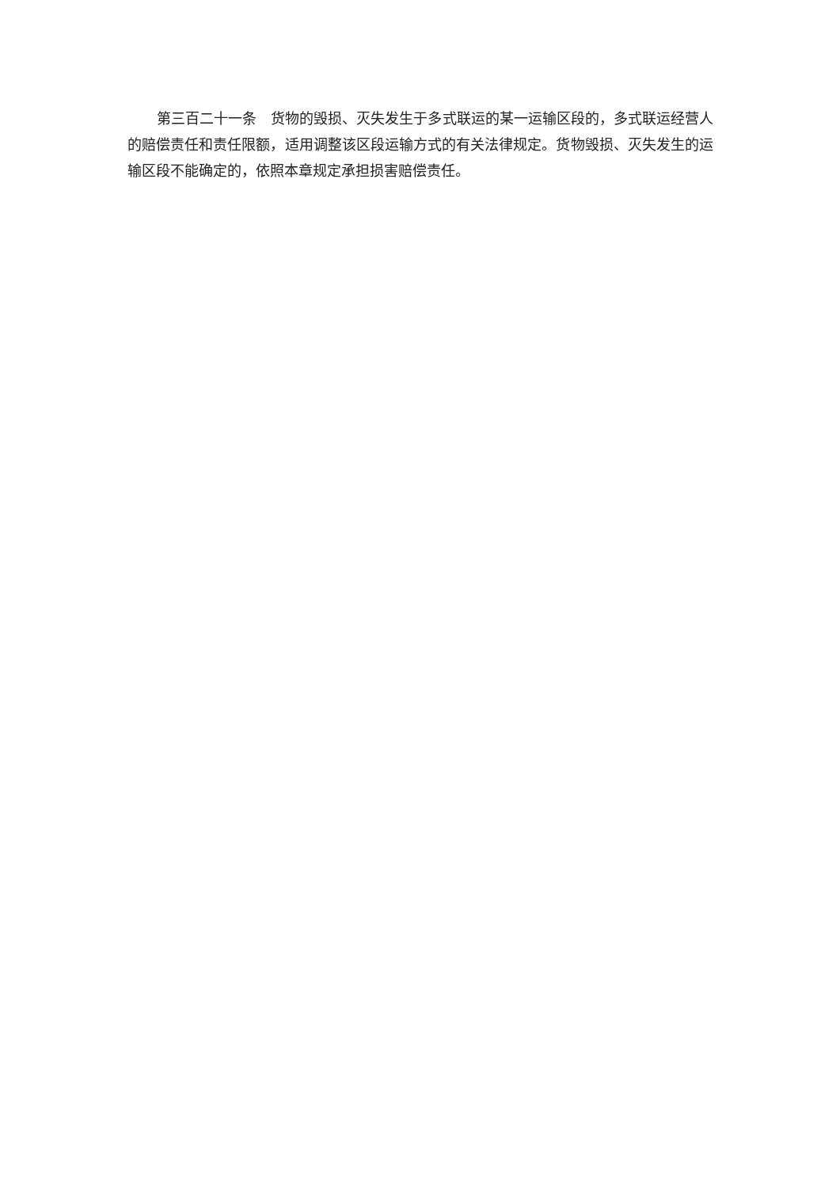第三百二十一条　货物的毁损、灭失发生于多式联运的某一运输区段的，多式联运经营人的赔偿责任和责任限额，适用调整该区段运输方式的有关法律规定。货物毁损、灭失发生的运输区段不能确定的，依照本章规定承担损害赔偿责任。